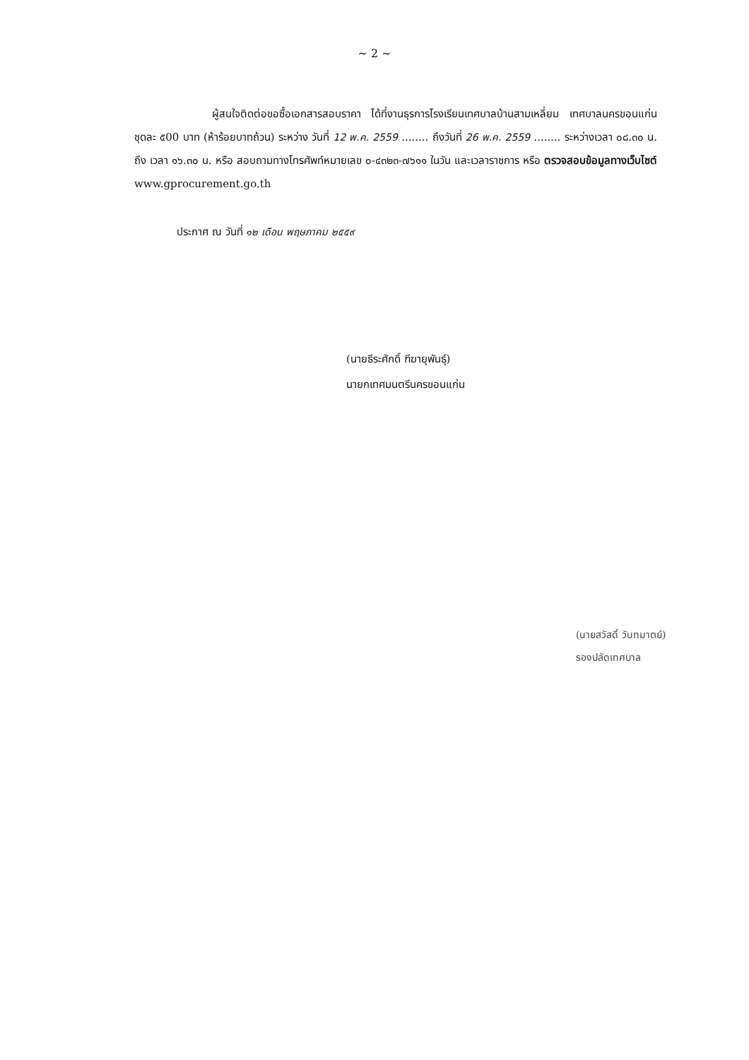~ 2 ~
ผู้สนใจติดต่อขอซื้อเอกสารสอบราคา ได้ที่งานธุรการโรงเรียนเทศบาลบ้านสามเหลี่ยม เทศบาลนครขอนแก่น ชุดละ ๕00 บาท (ห้าร้อยบาทถ้วน) ระหว่าง วันที่ 12 พ.ค. 2559 ........ ถึงวันที่ 26 พ.ค. 2559 ........ ระหว่างเวลา ๐๘.๓๐ น. ถึง เวลา ๑๖.๓๐ น. หรือ สอบถามทางโทรศัพท์หมายเลข ๐-๔๓๒๓-๗๖๑๑ ในวัน และเวลาราชการ หรือ ตรวจสอบข้อมูลทางเว็บไซต์ www.gprocurement.go.th
ประกาศ ณ วันที่ ๑๒ เดือน พฤษภาคม ๒๕๕๙
(นายธีระศักดิ์ ฑีฆายุพันธุ์)
นายกเทศมนตรีนครขอนแก่น
(นายสวัสดิ์ วันทมาตย์)
รองปลัดเทศบาล